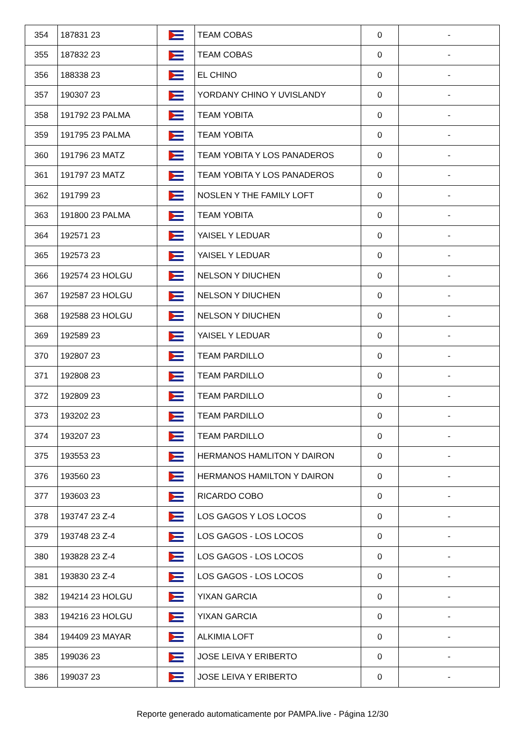| 354 | 187831 23 | | TEAM COBAS | 0 | - |
| 355 | 187832 23 | | TEAM COBAS | 0 | - |
| 356 | 188338 23 | | EL CHINO | 0 | - |
| 357 | 190307 23 | | YORDANY CHINO Y UVISLANDY | 0 | - |
| 358 | 191792 23 PALMA | | TEAM YOBITA | 0 | - |
| 359 | 191795 23 PALMA | | TEAM YOBITA | 0 | - |
| 360 | 191796 23 MATZ | | TEAM YOBITA Y LOS PANADEROS | 0 | - |
| 361 | 191797 23 MATZ | | TEAM YOBITA Y LOS PANADEROS | 0 | - |
| 362 | 191799 23 | | NOSLEN Y THE FAMILY LOFT | 0 | - |
| 363 | 191800 23 PALMA | | TEAM YOBITA | 0 | - |
| 364 | 192571 23 | | YAISEL Y LEDUAR | 0 | - |
| 365 | 192573 23 | | YAISEL Y LEDUAR | 0 | - |
| 366 | 192574 23 HOLGU | | NELSON Y DIUCHEN | 0 | - |
| 367 | 192587 23 HOLGU | | NELSON Y DIUCHEN | 0 | - |
| 368 | 192588 23 HOLGU | | NELSON Y DIUCHEN | 0 | - |
| 369 | 192589 23 | | YAISEL Y LEDUAR | 0 | - |
| 370 | 192807 23 | | TEAM PARDILLO | 0 | - |
| 371 | 192808 23 | | TEAM PARDILLO | 0 | - |
| 372 | 192809 23 | | TEAM PARDILLO | 0 | - |
| 373 | 193202 23 | | TEAM PARDILLO | 0 | - |
| 374 | 193207 23 | | TEAM PARDILLO | 0 | - |
| 375 | 193553 23 | | HERMANOS HAMLITON Y DAIRON | 0 | - |
| 376 | 193560 23 | | HERMANOS HAMILTON Y DAIRON | 0 | - |
| 377 | 193603 23 | | RICARDO COBO | 0 | - |
| 378 | 193747 23 Z-4 | | LOS GAGOS Y LOS LOCOS | 0 | - |
| 379 | 193748 23 Z-4 | | LOS GAGOS - LOS LOCOS | 0 | - |
| 380 | 193828 23 Z-4 | | LOS GAGOS - LOS LOCOS | 0 | - |
| 381 | 193830 23 Z-4 | | LOS GAGOS - LOS LOCOS | 0 | - |
| 382 | 194214 23 HOLGU | | YIXAN GARCIA | 0 | - |
| 383 | 194216 23 HOLGU | | YIXAN GARCIA | 0 | - |
| 384 | 194409 23 MAYAR | | ALKIMIA LOFT | 0 | - |
| 385 | 199036 23 | | JOSE LEIVA Y ERIBERTO | 0 | - |
| 386 | 199037 23 | | JOSE LEIVA Y ERIBERTO | 0 | - |
Reporte generado automaticamente por PAMPA.live - Página 12/30